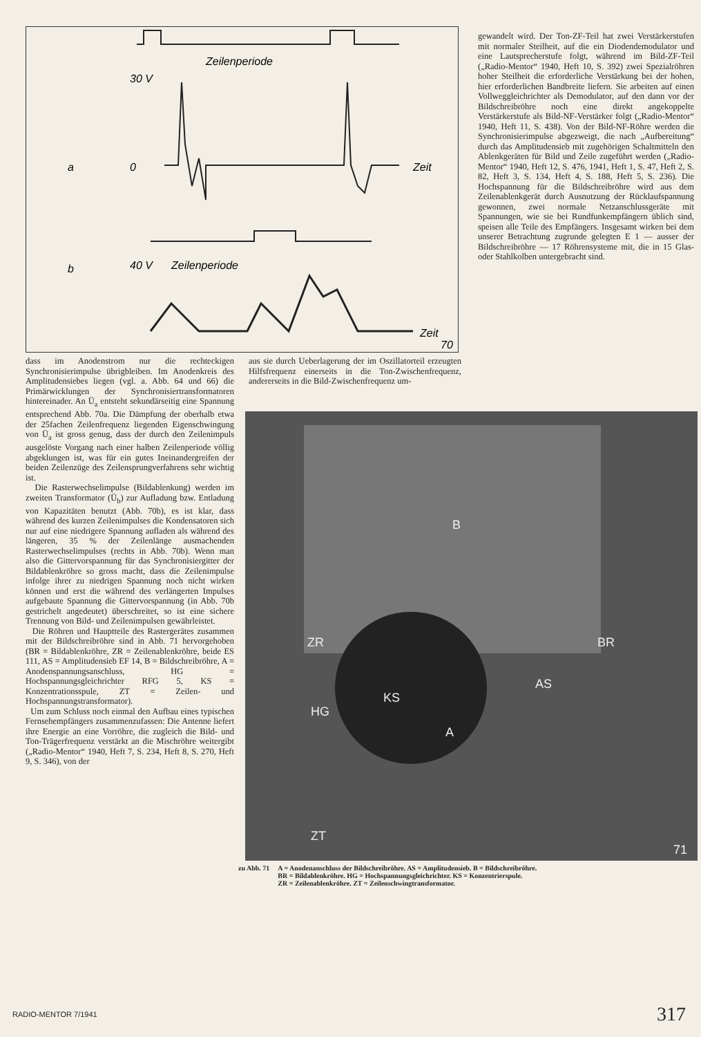Zeilenperiode
Zeit
a
30 V
0
Zeilenperiode
b
40 V
Zeit
70
dass im Anodenstrom nur die rechteckigen Synchronisierimpulse übrigbleiben. Im Anodenkreis des Amplitudensiebes liegen (vgl. a. Abb. 64 und 66) die Primärwicklungen der Synchronisiertransformatoren hintereinader. An Ü<sub>a</sub> entsteht sekundärseitig eine Spannung entsprechend Abb. 70a. Die Dämpfung der oberhalb etwa der 25fachen Zeilenfrequenz liegenden Eigenschwingung von Ü<sub>a</sub> ist gross genug, dass der durch den Zeilenimpuls ausgelöste Vorgang nach einer halben Zeilenperiode völlig abgeklungen ist, was für ein gutes Ineinandergreifen der beiden Zeilenzüge des Zeilensprungverfahrens sehr wichtig ist.
Die Rasterwechselimpulse (Bildablenkung) werden im zweiten Transformator (Ü<sub>b</sub>) zur Aufladung bzw. Entladung von Kapazitäten benutzt (Abb. 70b), es ist klar, dass während des kurzen Zeilenimpulses die Kondensatoren sich nur auf eine niedrigere Spannung aufladen als während des längeren, 35 % der Zeilenlänge ausmachenden Rasterwechselimpulses (rechts in Abb. 70b). Wenn man also die Gittervorspannung für das Synchronisiergitter der Bildablenkröhre so gross macht, dass die Zeilenimpulse infolge ihrer zu niedrigen Spannung noch nicht wirken können und erst die während des verlängerten Impulses aufgebaute Spannung die Gittervorspannung (in Abb. 70b gestrichelt angedeutet) überschreitet, so ist eine sichere Trennung von Bild- und Zeilenimpulsen gewährleistet.
Die Röhren und Hauptteile des Rastergerätes zusammen mit der Bildschreibröhre sind in Abb. 71 hervorgehoben (BR = Bildablenkröhre, ZR = Zeilenablenkröhre, beide ES 111, AS = Amplitudensieb EF 14, B = Bildschreibröhre, A = Anodenspannungsanschluss, HG = Hochspannungsgleichrichter RFG 5, KS = Konzentrationsspule, ZT = Zeilen- und Hochspannungstransformator).
Um zum Schluss noch einmal den Aufbau eines typischen Fernsehempfängers zusammenzufassen: Die Antenne liefert ihre Energie an eine Vorröhre, die zugleich die Bild- und Ton-Trägerfrequenz verstärkt an die Mischröhre weitergibt („Radio-Mentor“ 1940, Heft 7, S. 234, Heft 8, S. 270, Heft 9, S. 346), von der
aus sie durch Ueberlagerung der im Oszillatorteil erzeugten Hilfsfrequenz einerseits in die Ton-Zwischenfrequenz, andererseits in die Bild-Zwischenfrequenz um-
gewandelt wird. Der Ton-ZF-Teil hat zwei Verstärkerstufen mit normaler Steilheit, auf die ein Diodendemodulator und eine Lautsprecherstufe folgt, während im Bild-ZF-Teil („Radio-Mentor“ 1940, Heft 10, S. 392) zwei Spezialröhren hoher Steilheit die erforderliche Verstärkung bei der hohen, hier erforderlichen Bandbreite liefern. Sie arbeiten auf einen Vollweggleichrichter als Demodulator, auf den dann vor der Bildschreibröhre noch eine direkt angekoppelte Verstärkerstufe als Bild-NF-Verstärker folgt („Radio-Mentor“ 1940, Heft 11, S. 438). Von der Bild-NF-Röhre werden die Synchronisierimpulse abgezweigt, die nach „Aufbereitung“ durch das Amplitudensieb mit zugehörigen Schaltmitteln den Ablenkgeräten für Bild und Zeile zugeführt werden („Radio-Mentor“ 1940, Heft 12, S. 476, 1941, Heft 1, S. 47, Heft 2, S. 82, Heft 3, S. 134, Heft 4, S. 188, Heft 5, S. 236). Die Hochspannung für die Bildschreibröhre wird aus dem Zeilenablenkgerät durch Ausnutzung der Rücklaufspannung gewonnen, zwei normale Netzanschlussgeräte mit Spannungen, wie sie bei Rundfunkempfängern üblich sind, speisen alle Teile des Empfängers. Insgesamt wirken bei dem unserer Betrachtung zugrunde gelegten E 1 — ausser der Bildschreibröhre — 17 Röhrensysteme mit, die in 15 Glas- oder Stahlkolben untergebracht sind.
B
KS
A
AS
BR
ZR
HG
ZT
71
zu Abb. 71 A = Anodenanschluss der Bildschreibröhre. AS = Amplitudensieb. B = Bildschreibröhre.
BR = Bildablenkröhre. HG = Hochspannungsgleichrichter. KS = Konzentrierspule.
ZR = Zeilenablenkröhre. ZT = Zeilenschwingtransformator.
RADIO-MENTOR 7/1941 317